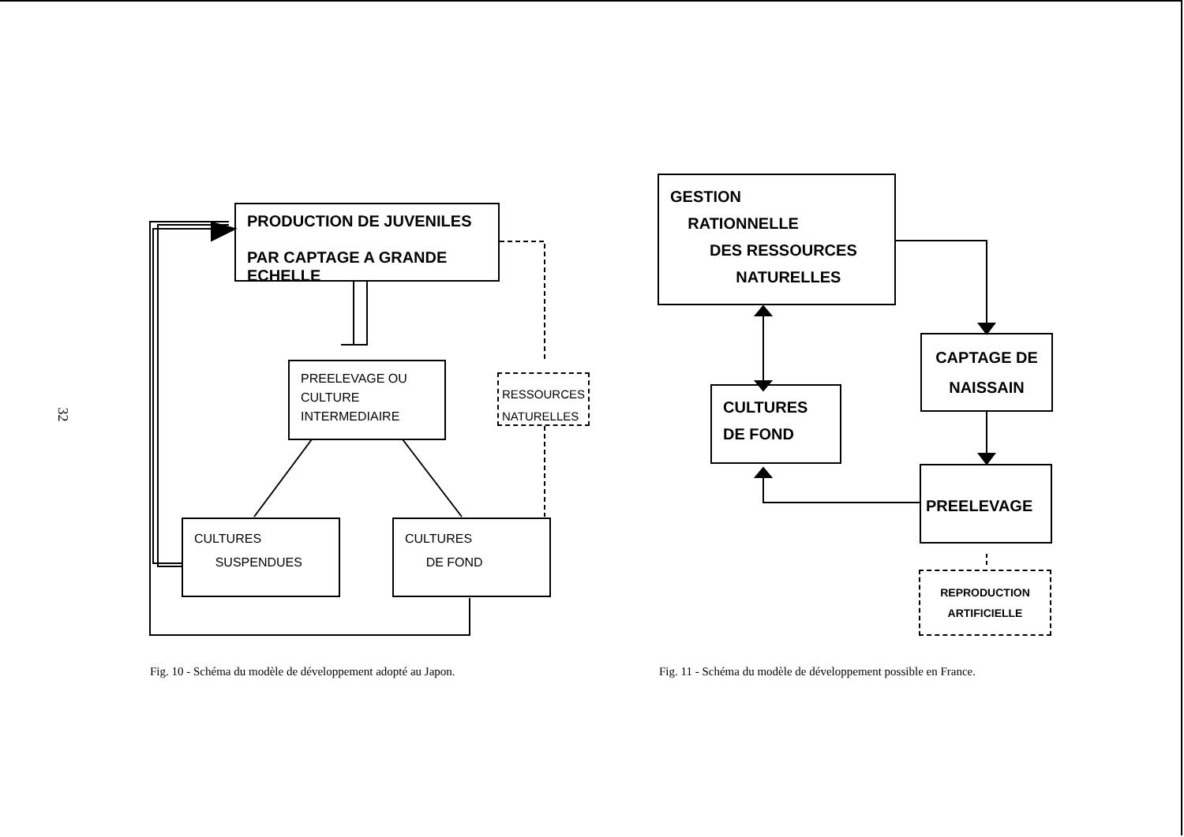32
PRODUCTION DE JUVENILES
PAR CAPTAGE A GRANDE
ECHELLE
PREELEVAGE OU
CULTURE
INTERMEDIAIRE
RESSOURCES
NATURELLES
CULTURES
SUSPENDUES
CULTURES
DE FOND
Fig. 10 - Schéma du modèle de développement adopté au Japon.
GESTION
RATIONNELLE
DES RESSOURCES
NATURELLES
CAPTAGE DE
NAISSAIN
CULTURES
DE FOND
PREELEVAGE
REPRODUCTION
ARTIFICIELLE
Fig. 11 - Schéma du modèle de développement possible en France.